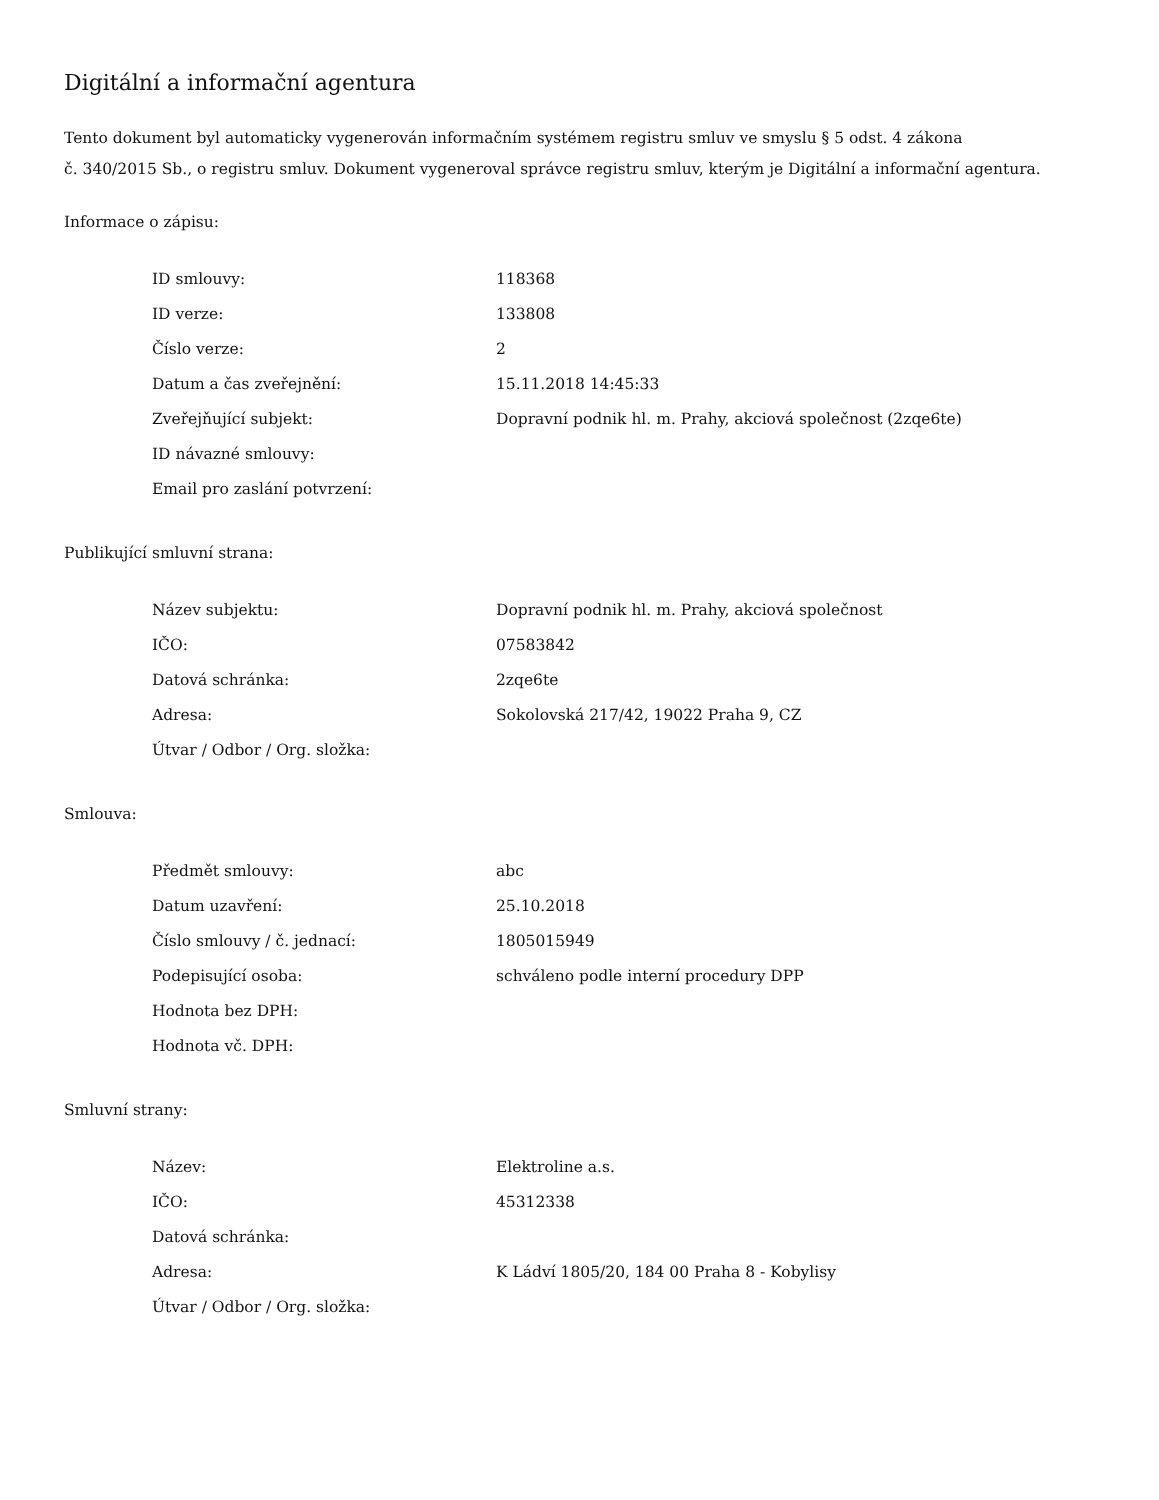Digitální a informační agentura
Tento dokument byl automaticky vygenerován informačním systémem registru smluv ve smyslu § 5 odst. 4 zákona
č. 340/2015 Sb., o registru smluv. Dokument vygeneroval správce registru smluv, kterým je Digitální a informační agentura.
Informace o zápisu:
| ID smlouvy: | 118368 |
| ID verze: | 133808 |
| Číslo verze: | 2 |
| Datum a čas zveřejnění: | 15.11.2018 14:45:33 |
| Zveřejňující subjekt: | Dopravní podnik hl. m. Prahy, akciová společnost (2zqe6te) |
| ID návazné smlouvy: | |
| Email pro zaslání potvrzení: | |
Publikující smluvní strana:
| Název subjektu: | Dopravní podnik hl. m. Prahy, akciová společnost |
| IČO: | 07583842 |
| Datová schránka: | 2zqe6te |
| Adresa: | Sokolovská 217/42, 19022 Praha 9, CZ |
| Útvar / Odbor / Org. složka: | |
Smlouva:
| Předmět smlouvy: | abc |
| Datum uzavření: | 25.10.2018 |
| Číslo smlouvy / č. jednací: | 1805015949 |
| Podepisující osoba: | schváleno podle interní procedury DPP |
| Hodnota bez DPH: | |
| Hodnota vč. DPH: | |
Smluvní strany:
| Název: | Elektroline a.s. |
| IČO: | 45312338 |
| Datová schránka: | |
| Adresa: | K Ládví 1805/20, 184 00 Praha 8 - Kobylisy |
| Útvar / Odbor / Org. složka: | |